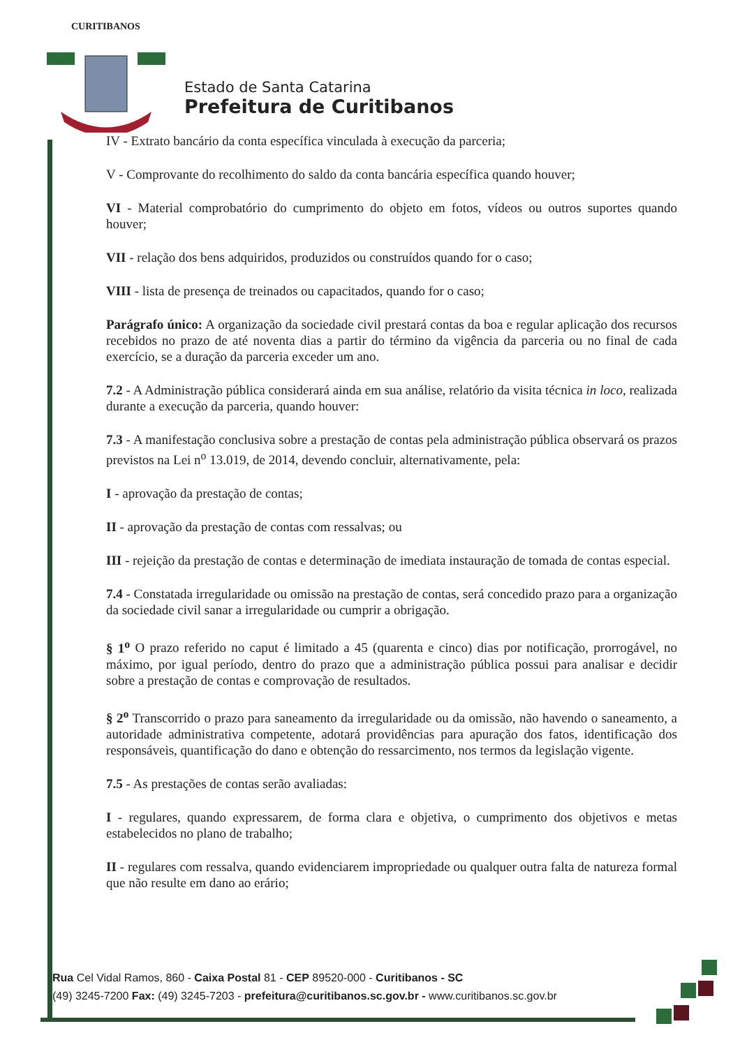CURITIBANOS
Estado de Santa Catarina
Prefeitura de Curitibanos
IV - Extrato bancário da conta específica vinculada à execução da parceria;
V - Comprovante do recolhimento do saldo da conta bancária específica quando houver;
VI - Material comprobatório do cumprimento do objeto em fotos, vídeos ou outros suportes quando houver;
VII - relação dos bens adquiridos, produzidos ou construídos quando for o caso;
VIII - lista de presença de treinados ou capacitados, quando for o caso;
Parágrafo único: A organização da sociedade civil prestará contas da boa e regular aplicação dos recursos recebidos no prazo de até noventa dias a partir do término da vigência da parceria ou no final de cada exercício, se a duração da parceria exceder um ano.
7.2 - A Administração pública considerará ainda em sua análise, relatório da visita técnica in loco, realizada durante a execução da parceria, quando houver:
7.3 - A manifestação conclusiva sobre a prestação de contas pela administração pública observará os prazos previstos na Lei n<sup>o</sup> 13.019, de 2014, devendo concluir, alternativamente, pela:
I - aprovação da prestação de contas;
II - aprovação da prestação de contas com ressalvas; ou
III - rejeição da prestação de contas e determinação de imediata instauração de tomada de contas especial.
7.4 - Constatada irregularidade ou omissão na prestação de contas, será concedido prazo para a organização da sociedade civil sanar a irregularidade ou cumprir a obrigação.
§ 1<sup>o</sup> O prazo referido no caput é limitado a 45 (quarenta e cinco) dias por notificação, prorrogável, no máximo, por igual período, dentro do prazo que a administração pública possui para analisar e decidir sobre a prestação de contas e comprovação de resultados.
§ 2<sup>o</sup> Transcorrido o prazo para saneamento da irregularidade ou da omissão, não havendo o saneamento, a autoridade administrativa competente, adotará providências para apuração dos fatos, identificação dos responsáveis, quantificação do dano e obtenção do ressarcimento, nos termos da legislação vigente.
7.5 - As prestações de contas serão avaliadas:
I - regulares, quando expressarem, de forma clara e objetiva, o cumprimento dos objetivos e metas estabelecidos no plano de trabalho;
II - regulares com ressalva, quando evidenciarem impropriedade ou qualquer outra falta de natureza formal que não resulte em dano ao erário;
Rua Cel Vidal Ramos, 860 - Caixa Postal 81 - CEP 89520-000 - Curitibanos - SC
(49) 3245-7200 Fax: (49) 3245-7203 - prefeitura@curitibanos.sc.gov.br - www.curitibanos.sc.gov.br